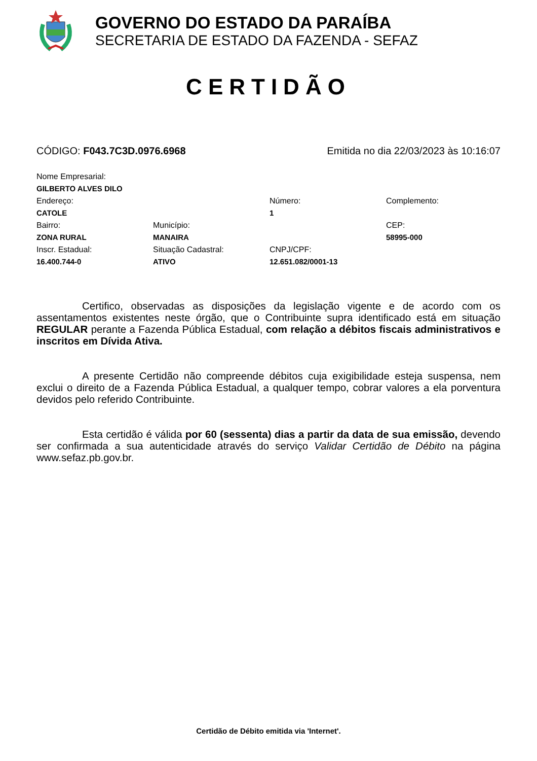GOVERNO DO ESTADO DA PARAÍBA
SECRETARIA DE ESTADO DA FAZENDA - SEFAZ
CERTIDÃO
CÓDIGO: F043.7C3D.0976.6968 Emitida no dia 22/03/2023 às 10:16:07
| Nome Empresarial: | | | |
| GILBERTO ALVES DILO | | | |
| Endereço: | | Número: | Complemento: |
| CATOLE | | 1 | |
| Bairro: | Município: | | CEP: |
| ZONA RURAL | MANAIRA | | 58995-000 |
| Inscr. Estadual: | Situação Cadastral: | CNPJ/CPF: | |
| 16.400.744-0 | ATIVO | 12.651.082/0001-13 | |
Certifico, observadas as disposições da legislação vigente e de acordo com os assentamentos existentes neste órgão, que o Contribuinte supra identificado está em situação REGULAR perante a Fazenda Pública Estadual, com relação a débitos fiscais administrativos e inscritos em Dívida Ativa.
A presente Certidão não compreende débitos cuja exigibilidade esteja suspensa, nem exclui o direito de a Fazenda Pública Estadual, a qualquer tempo, cobrar valores a ela porventura devidos pelo referido Contribuinte.
Esta certidão é válida por 60 (sessenta) dias a partir da data de sua emissão, devendo ser confirmada a sua autenticidade através do serviço Validar Certidão de Débito na página www.sefaz.pb.gov.br.
Certidão de Débito emitida via 'Internet'.